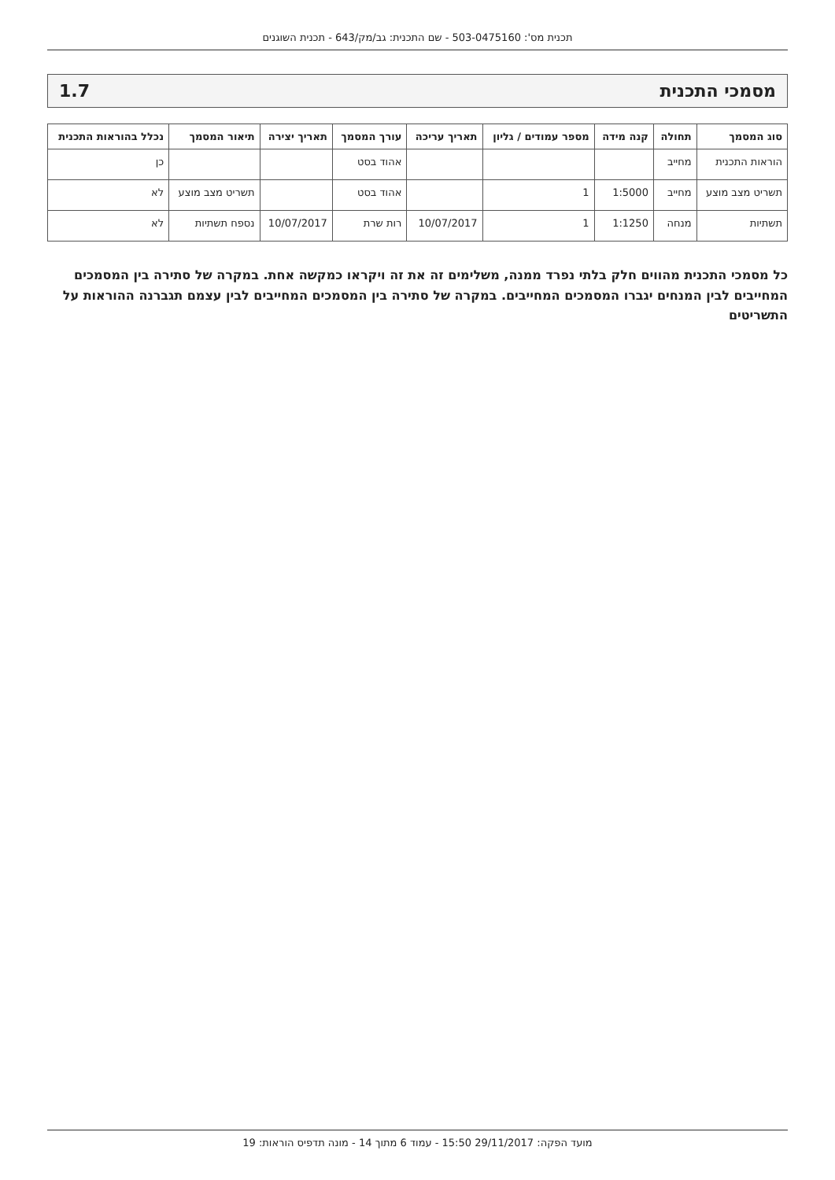תכנית מס': 503-0475160 - שם התכנית: גב/מק/643 - תכנית השוגנים
מסמכי התכנית 1.7
| סוג המסמך | תחולה | קנה מידה | מספר עמודים / גליון | תאריך עריכה | עורך המסמך | תאריך יצירה | תיאור המסמך | נכלל בהוראות התכנית |
| --- | --- | --- | --- | --- | --- | --- | --- | --- |
| הוראות התכנית | מחייב | | | | אהוד בסט | | | כן |
| תשריט מצב מוצע | מחייב | 1:5000 | 1 | | אהוד בסט | | תשריט מצב מוצע | לא |
| תשתיות | מנחה | 1:1250 | 1 | 10/07/2017 | רות שרת | 10/07/2017 | נספח תשתיות | לא |
כל מסמכי התכנית מהווים חלק בלתי נפרד ממנה, משלימים זה את זה ויקראו כמקשה אחת. במקרה של סתירה בין המסמכים המחייבים לבין המנחים יגברו המסמכים המחייבים. במקרה של סתירה בין המסמכים המחייבים לבין עצמם תגברנה ההוראות על התשריטים
מועד הפקה: 29/11/2017 15:50 - עמוד 6 מתוך 14 - מונה תדפיס הוראות: 19